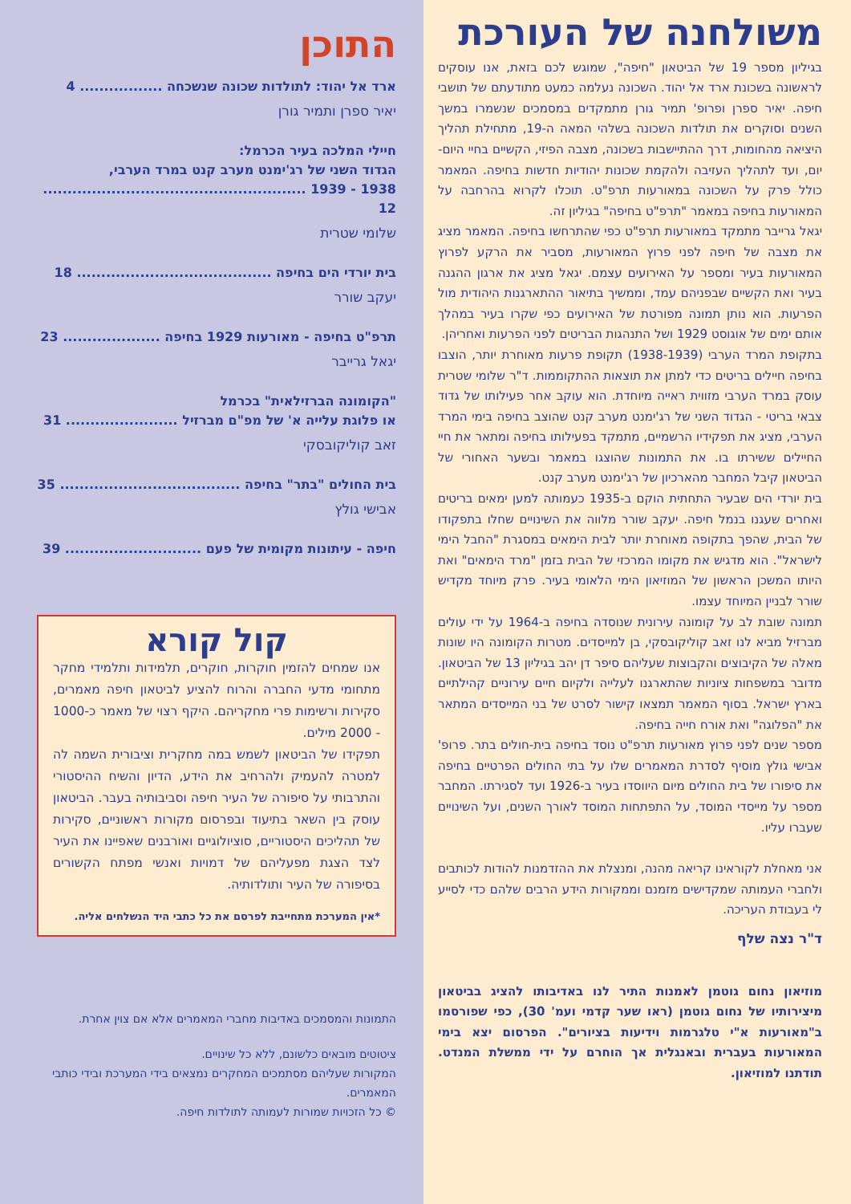משולחנה של העורכת
בגיליון מספר 19 של הביטאון "חיפה", שמוגש לכם בזאת, אנו עוסקים לראשונה בשכונת ארד אל יהוד. השכונה נעלמה כמעט מתודעתם של תושבי חיפה. יאיר ספרן ופרופ' תמיר גורן מתמקדים במסמכים שנשמרו במשך השנים וסוקרים את תולדות השכונה בשלהי המאה ה-19, מתחילת תהליך היציאה מהחומות, דרך ההתיישבות בשכונה, מצבה הפיזי, הקשיים בחיי היום-יום, ועד לתהליך העזיבה ולהקמת שכונות יהודיות חדשות בחיפה. המאמר כולל פרק על השכונה במאורעות תרפ"ט. תוכלו לקרוא בהרחבה על המאורעות בחיפה במאמר "תרפ"ט בחיפה" בגיליון זה.
יגאל גרייבר מתמקד במאורעות תרפ"ט כפי שהתרחשו בחיפה. המאמר מציג את מצבה של חיפה לפני פרוץ המאורעות, מסביר את הרקע לפרוץ המאורעות בעיר ומספר על האירועים עצמם. יגאל מציג את ארגון ההגנה בעיר ואת הקשיים שבפניהם עמד, וממשיך בתיאור ההתארגנות היהודית מול הפרעות. הוא נותן תמונה מפורטת של האירועים כפי שקרו בעיר במהלך אותם ימים של אוגוסט 1929 ושל התנהגות הבריטים לפני הפרעות ואחריהן.
בתקופת המרד הערבי (1938-1939) תקופת פרעות מאוחרת יותר, הוצבו בחיפה חיילים בריטים כדי למתן את תוצאות ההתקוממות. ד"ר שלומי שטרית עוסק במרד הערבי מזווית ראייה מיוחדת. הוא עוקב אחר פעילותו של גדוד צבאי בריטי - הגדוד השני של רג'ימנט מערב קנט שהוצב בחיפה בימי המרד הערבי, מציג את תפקידיו הרשמיים, מתמקד בפעילותו בחיפה ומתאר את חיי החיילים ששירתו בו. את התמונות שהוצגו במאמר ובשער האחורי של הביטאון קיבל המחבר מהארכיון של רג'ימנט מערב קנט.
בית יורדי הים שבעיר התחתית הוקם ב-1935 כעמותה למען ימאים בריטים ואחרים שעגנו בנמל חיפה. יעקב שורר מלווה את השינויים שחלו בתפקודו של הבית, שהפך בתקופה מאוחרת יותר לבית הימאים במסגרת "החבל הימי לישראל". הוא מדגיש את מקומו המרכזי של הבית בזמן "מרד הימאים" ואת היותו המשכן הראשון של המוזיאון הימי הלאומי בעיר. פרק מיוחד מקדיש שורר לבניין המיוחד עצמו.
תמונה שובת לב על קומונה עירונית שנוסדה בחיפה ב-1964 על ידי עולים מברזיל מביא לנו זאב קוליקובסקי, בן למייסדים. מטרות הקומונה היו שונות מאלה של הקיבוצים והקבוצות שעליהם סיפר דן יהב בגיליון 13 של הביטאון. מדובר במשפחות ציוניות שהתארגנו לעלייה ולקיום חיים עירוניים קהילתיים בארץ ישראל. בסוף המאמר תמצאו קישור לסרט של בני המייסדים המתאר את "הפלוגה" ואת אורח חייה בחיפה.
מספר שנים לפני פרוץ מאורעות תרפ"ט נוסד בחיפה בית-חולים בתר. פרופ' אבישי גולץ מוסיף לסדרת המאמרים שלו על בתי החולים הפרטיים בחיפה את סיפורו של בית החולים מיום היווסדו בעיר ב-1926 ועד לסגירתו. המחבר מספר על מייסדי המוסד, על התפתחות המוסד לאורך השנים, ועל השינויים שעברו עליו.
אני מאחלת לקוראינו קריאה מהנה, ומנצלת את ההזדמנות להודות לכותבים ולחברי העמותה שמקדישים מזמנם וממקורות הידע הרבים שלהם כדי לסייע לי בעבודת העריכה.
ד"ר נצה שלף
מוזיאון נחום גוטמן לאמנות התיר לנו באדיבותו להציג בביטאון מיצירותיו של נחום גוטמן (ראו שער קדמי ועמ' 30), כפי שפורסמו ב"מאורעות א"י טלגרמות וידיעות בציורים". הפרסום יצא בימי המאורעות בעברית ובאנגלית אך הוחרם על ידי ממשלת המנדט. תודתנו למוזיאון.
התוכן
ארד אל יהוד: לתולדות שכונה שנשכחה ................. 4
יאיר ספרן ותמיר גורן
חיילי המלכה בעיר הכרמל:
הגדוד השני של רג'ימנט מערב קנט במרד הערבי,
1938 - 1939 ...................................................... 12
שלומי שטרית
בית יורדי הים בחיפה ........................................ 18
יעקב שורר
תרפ"ט בחיפה - מאורעות 1929 בחיפה .................... 23
יגאל גרייבר
"הקומונה הברזילאית" בכרמל
או פלוגת עלייה א' של מפ"ם מברזיל ....................... 31
זאב קוליקובסקי
בית החולים "בתר" בחיפה ..................................... 35
אבישי גולץ
חיפה - עיתונות מקומית של פעם ............................ 39
קול קורא
אנו שמחים להזמין חוקרות, חוקרים, תלמידות ותלמידי מחקר מתחומי מדעי החברה והרוח להציע לביטאון חיפה מאמרים, סקירות ורשימות פרי מחקריהם. היקף רצוי של מאמר כ-1000 - 2000 מילים.
תפקידו של הביטאון לשמש במה מחקרית וציבורית השמה לה למטרה להעמיק ולהרחיב את הידע, הדיון והשיח ההיסטורי והתרבותי על סיפורה של העיר חיפה וסביבותיה בעבר. הביטאון עוסק בין השאר בתיעוד ובפרסום מקורות ראשוניים, סקירות של תהליכים היסטוריים, סוציולוגיים ואורבנים שאפיינו את העיר לצד הצגת מפעליהם של דמויות ואנשי מפתח הקשורים בסיפורה של העיר ותולדותיה.
*אין המערכת מתחייבת לפרסם את כל כתבי היד הנשלחים אליה.
התמונות והמסמכים באדיבות מחברי המאמרים אלא אם צוין אחרת.
ציטוטים מובאים כלשונם, ללא כל שינויים.
המקורות שעליהם מסתמכים המחקרים נמצאים בידי המערכת ובידי כותבי המאמרים.
© כל הזכויות שמורות לעמותה לתולדות חיפה.